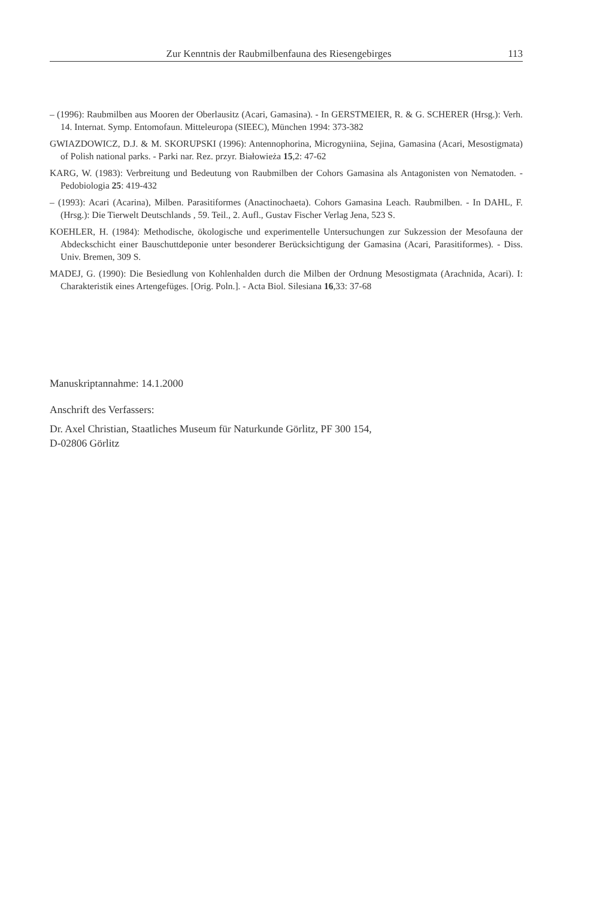Zur Kenntnis der Raubmilbenfauna des Riesengebirges 113
– (1996): Raubmilben aus Mooren der Oberlausitz (Acari, Gamasina). - In GERSTMEIER, R. & G. SCHERER (Hrsg.): Verh. 14. Internat. Symp. Entomofaun. Mitteleuropa (SIEEC), München 1994: 373-382
GWIAZDOWICZ, D.J. & M. SKORUPSKI (1996): Antennophorina, Microgyniina, Sejina, Gamasina (Acari, Mesostigmata) of Polish national parks. - Parki nar. Rez. przyr. Białowieża 15,2: 47-62
KARG, W. (1983): Verbreitung und Bedeutung von Raubmilben der Cohors Gamasina als Antagonisten von Nematoden. - Pedobiologia 25: 419-432
– (1993): Acari (Acarina), Milben. Parasitiformes (Anactinochaeta). Cohors Gamasina Leach. Raubmilben. - In DAHL, F. (Hrsg.): Die Tierwelt Deutschlands , 59. Teil., 2. Aufl., Gustav Fischer Verlag Jena, 523 S.
KOEHLER, H. (1984): Methodische, ökologische und experimentelle Untersuchungen zur Sukzession der Mesofauna der Abdeckschicht einer Bauschuttdeponie unter besonderer Berücksichtigung der Gamasina (Acari, Parasitiformes). - Diss. Univ. Bremen, 309 S.
MADEJ, G. (1990): Die Besiedlung von Kohlenhalden durch die Milben der Ordnung Mesostigmata (Arachnida, Acari). I: Charakteristik eines Artengefüges. [Orig. Poln.]. - Acta Biol. Silesiana 16,33: 37-68
Manuskriptannahme: 14.1.2000
Anschrift des Verfassers:
Dr. Axel Christian, Staatliches Museum für Naturkunde Görlitz, PF 300 154,
D-02806 Görlitz